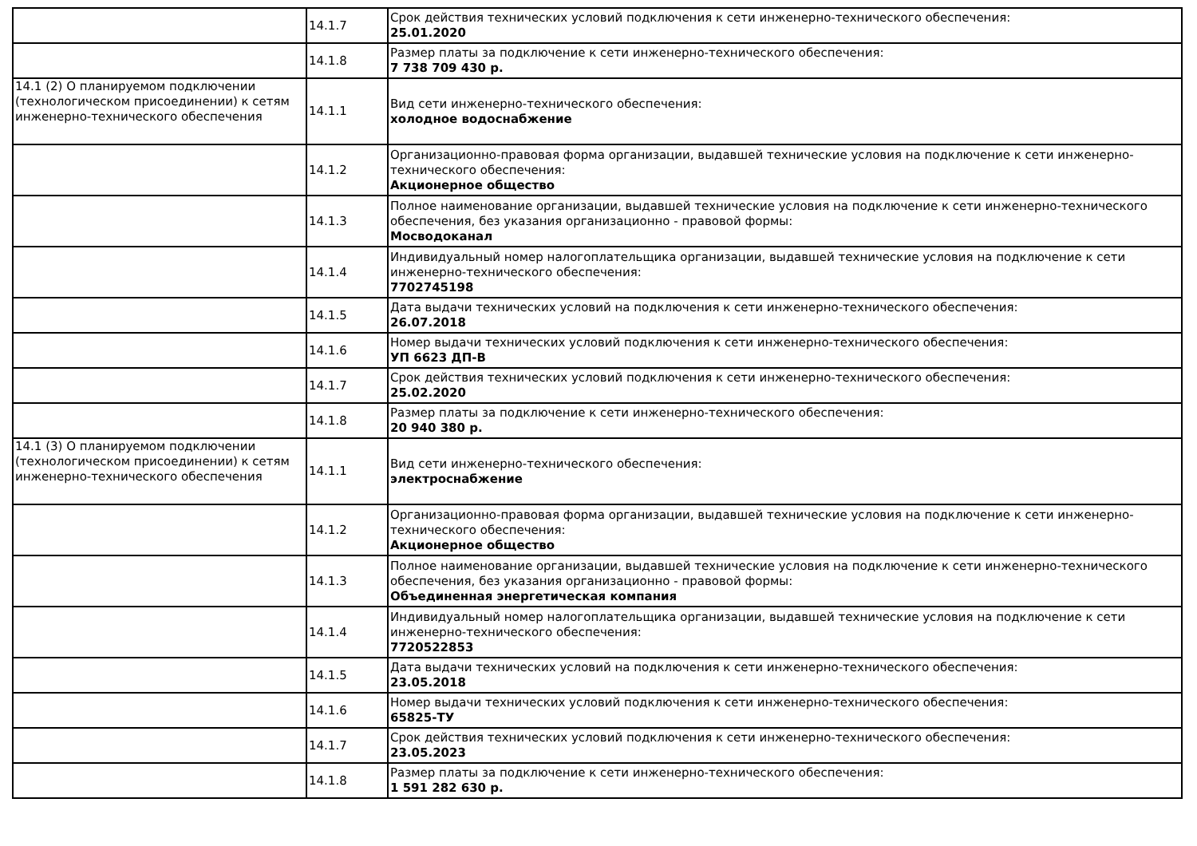| | 14.1.7 | Срок действия технических условий подключения к сети инженерно-технического обеспечения: 25.01.2020 |
| | 14.1.8 | Размер платы за подключение к сети инженерно-технического обеспечения: 7 738 709 430 р. |
| 14.1 (2) О планируемом подключении (технологическом присоединении) к сетям инженерно-технического обеспечения | 14.1.1 | Вид сети инженерно-технического обеспечения: холодное водоснабжение |
| | 14.1.2 | Организационно-правовая форма организации, выдавшей технические условия на подключение к сети инженерно-технического обеспечения: Акционерное общество |
| | 14.1.3 | Полное наименование организации, выдавшей технические условия на подключение к сети инженерно-технического обеспечения, без указания организационно - правовой формы: Мосводоканал |
| | 14.1.4 | Индивидуальный номер налогоплательщика организации, выдавшей технические условия на подключение к сети инженерно-технического обеспечения: 7702745198 |
| | 14.1.5 | Дата выдачи технических условий на подключения к сети инженерно-технического обеспечения: 26.07.2018 |
| | 14.1.6 | Номер выдачи технических условий подключения к сети инженерно-технического обеспечения: УП 6623 ДП-В |
| | 14.1.7 | Срок действия технических условий подключения к сети инженерно-технического обеспечения: 25.02.2020 |
| | 14.1.8 | Размер платы за подключение к сети инженерно-технического обеспечения: 20 940 380 р. |
| 14.1 (3) О планируемом подключении (технологическом присоединении) к сетям инженерно-технического обеспечения | 14.1.1 | Вид сети инженерно-технического обеспечения: электроснабжение |
| | 14.1.2 | Организационно-правовая форма организации, выдавшей технические условия на подключение к сети инженерно-технического обеспечения: Акционерное общество |
| | 14.1.3 | Полное наименование организации, выдавшей технические условия на подключение к сети инженерно-технического обеспечения, без указания организационно - правовой формы: Объединенная энергетическая компания |
| | 14.1.4 | Индивидуальный номер налогоплательщика организации, выдавшей технические условия на подключение к сети инженерно-технического обеспечения: 7720522853 |
| | 14.1.5 | Дата выдачи технических условий на подключения к сети инженерно-технического обеспечения: 23.05.2018 |
| | 14.1.6 | Номер выдачи технических условий подключения к сети инженерно-технического обеспечения: 65825-ТУ |
| | 14.1.7 | Срок действия технических условий подключения к сети инженерно-технического обеспечения: 23.05.2023 |
| | 14.1.8 | Размер платы за подключение к сети инженерно-технического обеспечения: 1 591 282 630 р. |